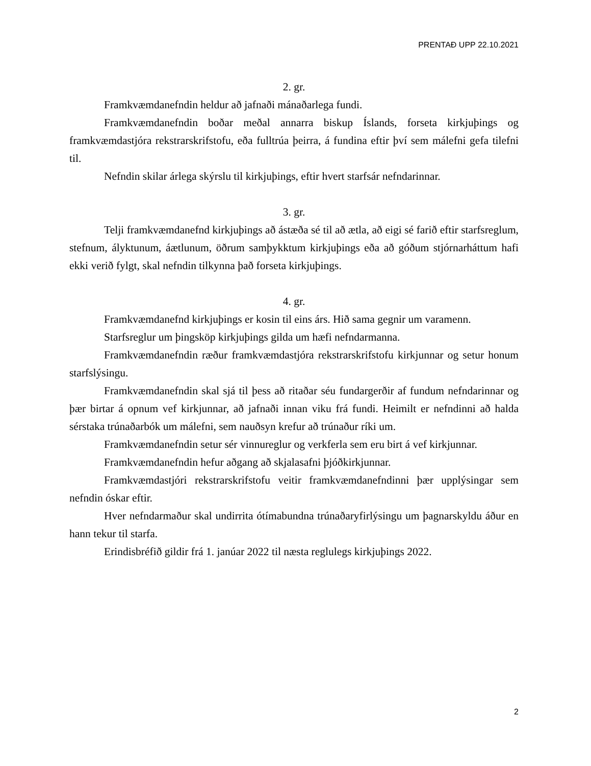PRENTAÐ UPP 22.10.2021
2. gr.
Framkvæmdanefndin heldur að jafnaði mánaðarlega fundi.
Framkvæmdanefndin boðar meðal annarra biskup Íslands, forseta kirkjuþings og framkvæmdastjóra rekstrarskrifstofu, eða fulltrúa þeirra, á fundina eftir því sem málefni gefa tilefni til.
Nefndin skilar árlega skýrslu til kirkjuþings, eftir hvert starfsár nefndarinnar.
3. gr.
Telji framkvæmdanefnd kirkjuþings að ástæða sé til að ætla, að eigi sé farið eftir starfsreglum, stefnum, ályktunum, áætlunum, öðrum samþykktum kirkjuþings eða að góðum stjórnarháttum hafi ekki verið fylgt, skal nefndin tilkynna það forseta kirkjuþings.
4. gr.
Framkvæmdanefnd kirkjuþings er kosin til eins árs. Hið sama gegnir um varamenn.
Starfsreglur um þingsköp kirkjuþings gilda um hæfi nefndarmanna.
Framkvæmdanefndin ræður framkvæmdastjóra rekstrarskrifstofu kirkjunnar og setur honum starfslýsingu.
Framkvæmdanefndin skal sjá til þess að ritaðar séu fundargerðir af fundum nefndarinnar og þær birtar á opnum vef kirkjunnar, að jafnaði innan viku frá fundi. Heimilt er nefndinni að halda sérstaka trúnaðarbók um málefni, sem nauðsyn krefur að trúnaður ríki um.
Framkvæmdanefndin setur sér vinnureglur og verkferla sem eru birt á vef kirkjunnar.
Framkvæmdanefndin hefur aðgang að skjalasafni þjóðkirkjunnar.
Framkvæmdastjóri rekstrarskrifstofu veitir framkvæmdanefndinni þær upplýsingar sem nefndin óskar eftir.
Hver nefndarmaður skal undirrita ótímabundna trúnaðaryfirlýsingu um þagnarskyldu áður en hann tekur til starfa.
Erindisbréfið gildir frá 1. janúar 2022 til næsta reglulegs kirkjuþings 2022.
2